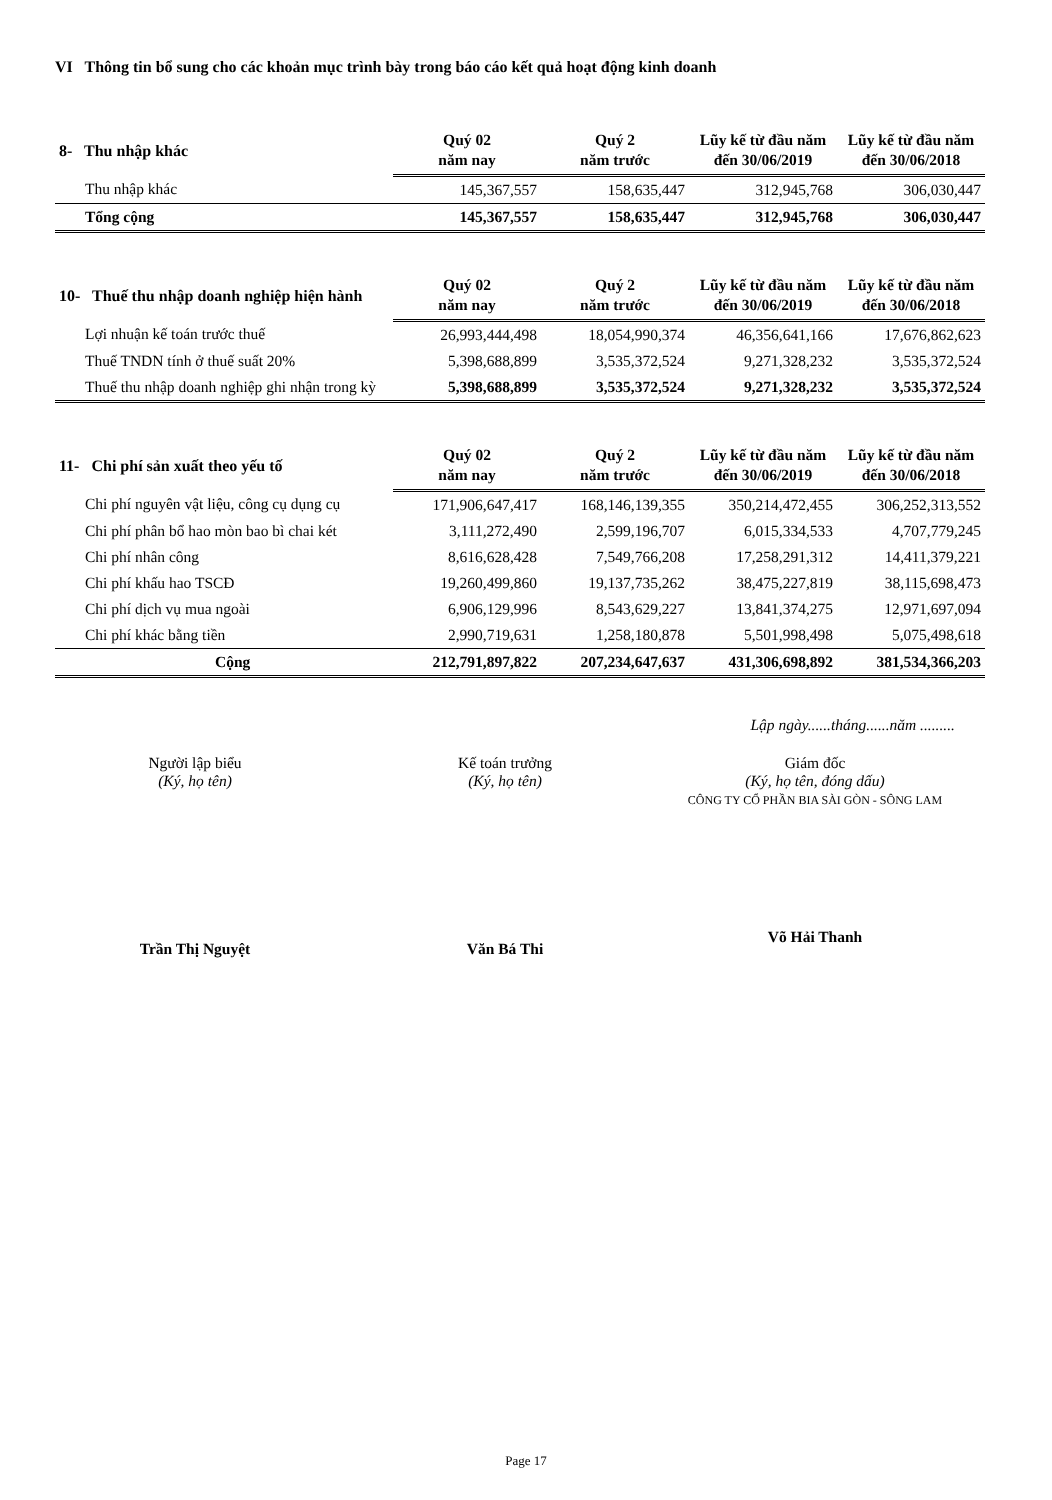VI Thông tin bổ sung cho các khoản mục trình bày trong báo cáo kết quả hoạt động kinh doanh
| 8- Thu nhập khác | Quý 02 năm nay | Quý 2 năm trước | Lũy kế từ đầu năm đến 30/06/2019 | Lũy kế từ đầu năm đến 30/06/2018 |
| --- | --- | --- | --- | --- |
| Thu nhập khác | 145,367,557 | 158,635,447 | 312,945,768 | 306,030,447 |
| Tổng cộng | 145,367,557 | 158,635,447 | 312,945,768 | 306,030,447 |
| 10- Thuế thu nhập doanh nghiệp hiện hành | Quý 02 năm nay | Quý 2 năm trước | Lũy kế từ đầu năm đến 30/06/2019 | Lũy kế từ đầu năm đến 30/06/2018 |
| --- | --- | --- | --- | --- |
| Lợi nhuận kế toán trước thuế | 26,993,444,498 | 18,054,990,374 | 46,356,641,166 | 17,676,862,623 |
| Thuế TNDN tính ở thuế suất 20% | 5,398,688,899 | 3,535,372,524 | 9,271,328,232 | 3,535,372,524 |
| Thuế thu nhập doanh nghiệp ghi nhận trong kỳ | 5,398,688,899 | 3,535,372,524 | 9,271,328,232 | 3,535,372,524 |
| 11- Chi phí sản xuất theo yếu tố | Quý 02 năm nay | Quý 2 năm trước | Lũy kế từ đầu năm đến 30/06/2019 | Lũy kế từ đầu năm đến 30/06/2018 |
| --- | --- | --- | --- | --- |
| Chi phí nguyên vật liệu, công cụ dụng cụ | 171,906,647,417 | 168,146,139,355 | 350,214,472,455 | 306,252,313,552 |
| Chi phí phân bổ hao mòn bao bì chai két | 3,111,272,490 | 2,599,196,707 | 6,015,334,533 | 4,707,779,245 |
| Chi phí nhân công | 8,616,628,428 | 7,549,766,208 | 17,258,291,312 | 14,411,379,221 |
| Chi phí khấu hao TSCĐ | 19,260,499,860 | 19,137,735,262 | 38,475,227,819 | 38,115,698,473 |
| Chi phí dịch vụ mua ngoài | 6,906,129,996 | 8,543,629,227 | 13,841,374,275 | 12,971,697,094 |
| Chi phí khác bằng tiền | 2,990,719,631 | 1,258,180,878 | 5,501,998,498 | 5,075,498,618 |
| Cộng | 212,791,897,822 | 207,234,647,637 | 431,306,698,892 | 381,534,366,203 |
Lập ngày......tháng......năm .........
Người lập biểu
(Ký, họ tên)
Trần Thị Nguyệt
Kế toán trưởng
(Ký, họ tên)
Văn Bá Thi
Giám đốc
(Ký, họ tên, đóng dấu)
CÔNG TY CỔ PHẦN BIA SÀI GÒN - SÔNG LAM
Võ Hải Thanh
Page 17